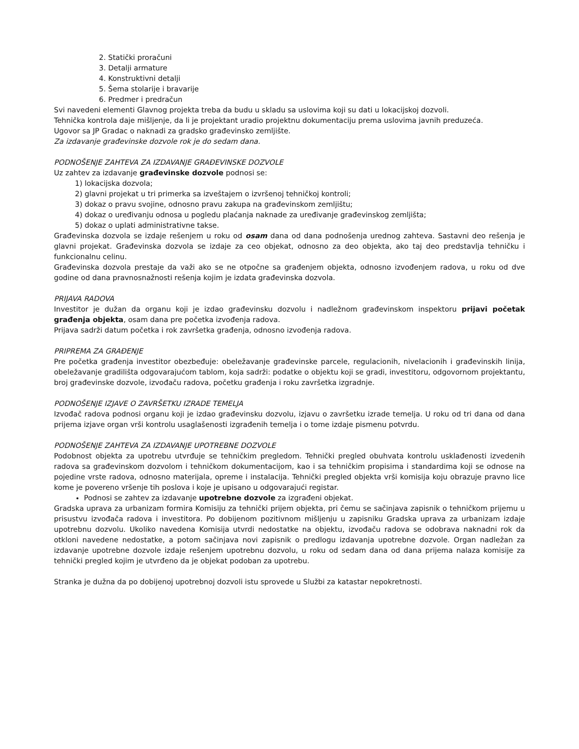2. Statički proračuni
3. Detalji armature
4. Konstruktivni detalji
5. Šema stolarije i bravarije
6. Predmer i predračun
Svi navedeni elementi Glavnog projekta treba da budu u skladu sa uslovima koji su dati u lokacijskoj dozvoli.
Tehnička kontrola daje mišljenje, da li je projektant uradio projektnu dokumentaciju prema uslovima javnih preduzeća.
Ugovor sa JP Gradac o naknadi za gradsko građevinsko zemljište.
Za izdavanje građevinske dozvole rok je do sedam dana.
PODNOŠENJE ZAHTEVA ZA IZDAVANJE GRAĐEVINSKE DOZVOLE
Uz zahtev za izdavanje građevinske dozvole podnosi se:
1) lokacijska dozvola;
2) glavni projekat u tri primerka sa izveštajem o izvršenoj tehničkoj kontroli;
3) dokaz o pravu svojine, odnosno pravu zakupa na građevinskom zemljištu;
4) dokaz o uređivanju odnosa u pogledu plaćanja naknade za uređivanje građevinskog zemljišta;
5) dokaz o uplati administrativne takse.
Građevinska dozvola se izdaje rešenjem u roku od osam dana od dana podnošenja urednog zahteva. Sastavni deo rešenja je glavni projekat. Građevinska dozvola se izdaje za ceo objekat, odnosno za deo objekta, ako taj deo predstavlja tehničku i funkcionalnu celinu.
Građevinska dozvola prestaje da važi ako se ne otpočne sa građenjem objekta, odnosno izvođenjem radova, u roku od dve godine od dana pravnosnažnosti rešenja kojim je izdata građevinska dozvola.
PRIJAVA RADOVA
Investitor je dužan da organu koji je izdao građevinsku dozvolu i nadležnom građevinskom inspektoru prijavi početak građenja objekta, osam dana pre početka izvođenja radova.
Prijava sadrži datum početka i rok završetka građenja, odnosno izvođenja radova.
PRIPREMA ZA GRAĐENJE
Pre početka građenja investitor obezbeđuje: obeležavanje građevinske parcele, regulacionih, nivelacionih i građevinskih linija, obeležavanje gradilišta odgovarajućom tablom, koja sadrži: podatke o objektu koji se gradi, investitoru, odgovornom projektantu, broj građevinske dozvole, izvođaču radova, početku građenja i roku završetka izgradnje.
PODNOŠENJE IZJAVE O ZAVRŠETKU IZRADE TEMELJA
Izvođač radova podnosi organu koji je izdao građevinsku dozvolu, izjavu o završetku izrade temelja. U roku od tri dana od dana prijema izjave organ vrši kontrolu usaglašenosti izgrađenih temelja i o tome izdaje pismenu potvrdu.
PODNOŠENJE ZAHTEVA ZA IZDAVANJE UPOTREBNE DOZVOLE
Podobnost objekta za upotrebu utvrđuje se tehničkim pregledom. Tehnički pregled obuhvata kontrolu usklađenosti izvedenih radova sa građevinskom dozvolom i tehničkom dokumentacijom, kao i sa tehničkim propisima i standardima koji se odnose na pojedine vrste radova, odnosno materijala, opreme i instalacija. Tehnički pregled objekta vrši komisija koju obrazuje pravno lice kome je povereno vršenje tih poslova i koje je upisano u odgovarajući registar.
Podnosi se zahtev za izdavanje upotrebne dozvole za izgrađeni objekat.
Gradska uprava za urbanizam formira Komisiju za tehnički prijem objekta, pri čemu se sačinjava zapisnik o tehničkom prijemu u prisustvu izvođača radova i investitora. Po dobijenom pozitivnom mišljenju u zapisniku Gradska uprava za urbanizam izdaje upotrebnu dozvolu. Ukoliko navedena Komisija utvrdi nedostatke na objektu, izvođaču radova se odobrava naknadni rok da otkloni navedene nedostatke, a potom sačinjava novi zapisnik o predlogu izdavanja upotrebne dozvole. Organ nadležan za izdavanje upotrebne dozvole izdaje rešenjem upotrebnu dozvolu, u roku od sedam dana od dana prijema nalaza komisije za tehnički pregled kojim je utvrđeno da je objekat podoban za upotrebu.
Stranka je dužna da po dobijenoj upotrebnoj dozvoli istu sprovede u Službi za katastar nepokretnosti.